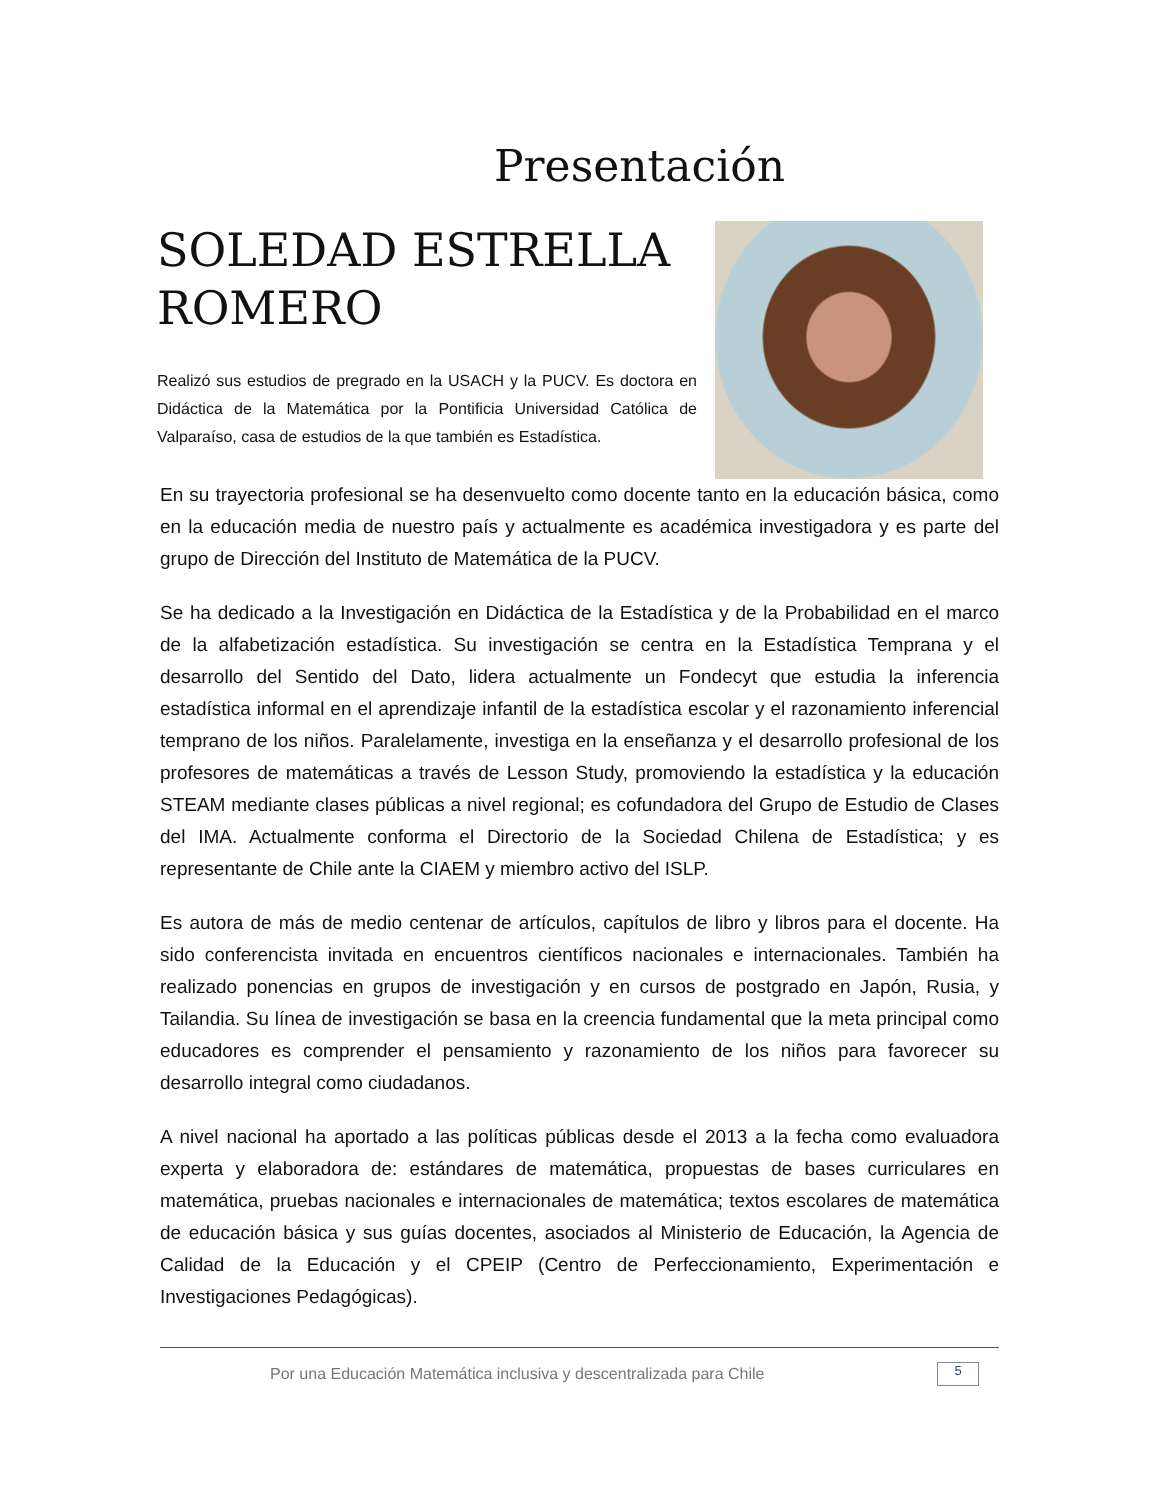Presentación
SOLEDAD ESTRELLA ROMERO
Realizó sus estudios de pregrado en la USACH y la PUCV. Es doctora en Didáctica de la Matemática por la Pontificia Universidad Católica de Valparaíso, casa de estudios de la que también es Estadística.
En su trayectoria profesional se ha desenvuelto como docente tanto en la educación básica, como en la educación media de nuestro país y actualmente es académica investigadora y es parte del grupo de Dirección del Instituto de Matemática de la PUCV.
Se ha dedicado a la Investigación en Didáctica de la Estadística y de la Probabilidad en el marco de la alfabetización estadística. Su investigación se centra en la Estadística Temprana y el desarrollo del Sentido del Dato, lidera actualmente un Fondecyt que estudia la inferencia estadística informal en el aprendizaje infantil de la estadística escolar y el razonamiento inferencial temprano de los niños. Paralelamente, investiga en la enseñanza y el desarrollo profesional de los profesores de matemáticas a través de Lesson Study, promoviendo la estadística y la educación STEAM mediante clases públicas a nivel regional; es cofundadora del Grupo de Estudio de Clases del IMA. Actualmente conforma el Directorio de la Sociedad Chilena de Estadística; y es representante de Chile ante la CIAEM y miembro activo del ISLP.
Es autora de más de medio centenar de artículos, capítulos de libro y libros para el docente. Ha sido conferencista invitada en encuentros científicos nacionales e internacionales. También ha realizado ponencias en grupos de investigación y en cursos de postgrado en Japón, Rusia, y Tailandia. Su línea de investigación se basa en la creencia fundamental que la meta principal como educadores es comprender el pensamiento y razonamiento de los niños para favorecer su desarrollo integral como ciudadanos.
A nivel nacional ha aportado a las políticas públicas desde el 2013 a la fecha como evaluadora experta y elaboradora de: estándares de matemática, propuestas de bases curriculares en matemática, pruebas nacionales e internacionales de matemática; textos escolares de matemática de educación básica y sus guías docentes, asociados al Ministerio de Educación, la Agencia de Calidad de la Educación y el CPEIP (Centro de Perfeccionamiento, Experimentación e Investigaciones Pedagógicas).
Por una Educación Matemática inclusiva y descentralizada para Chile 5